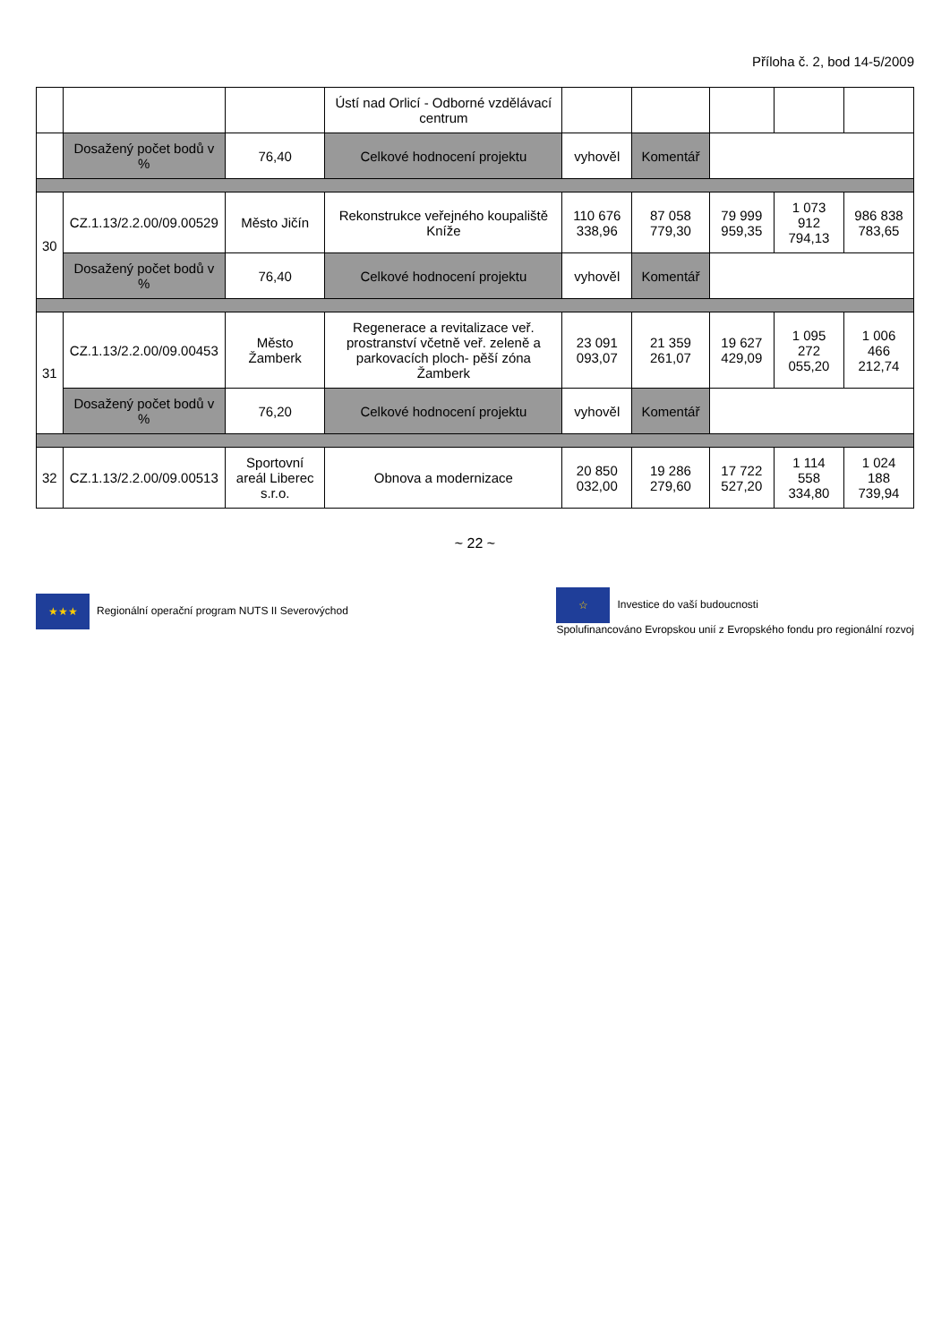Příloha č. 2, bod 14-5/2009
| | | | Ústí nad Orlicí - Odborné vzdělávací centrum | | | | | |
| | Dosažený počet bodů v % | 76,40 | Celkové hodnocení projektu | vyhověl | Komentář | | | |
| 30 | CZ.1.13/2.2.00/09.00529 | Město Jičín | Rekonstrukce veřejného koupaliště Kníže | 110 676 338,96 | 87 058 779,30 | 79 999 959,35 | 1 073 912 794,13 | 986 838 783,65 |
| | Dosažený počet bodů v % | 76,40 | Celkové hodnocení projektu | vyhověl | Komentář | | | |
| 31 | CZ.1.13/2.2.00/09.00453 | Město Žamberk | Regenerace a revitalizace veř. prostranství včetně veř. zeleně a parkovacích ploch- pěší zóna Žamberk | 23 091 093,07 | 21 359 261,07 | 19 627 429,09 | 1 095 272 055,20 | 1 006 466 212,74 |
| | Dosažený počet bodů v % | 76,20 | Celkové hodnocení projektu | vyhověl | Komentář | | | |
| 32 | CZ.1.13/2.2.00/09.00513 | Sportovní areál Liberec s.r.o. | Obnova a modernizace | 20 850 032,00 | 19 286 279,60 | 17 722 527,20 | 1 114 558 334,80 | 1 024 188 739,94 |
~ 22 ~
★★★ Regionální operační program NUTS II Severovýchod
☆ Investice do vaší budoucnosti
Spolufinancováno Evropskou unií z Evropského fondu pro regionální rozvoj